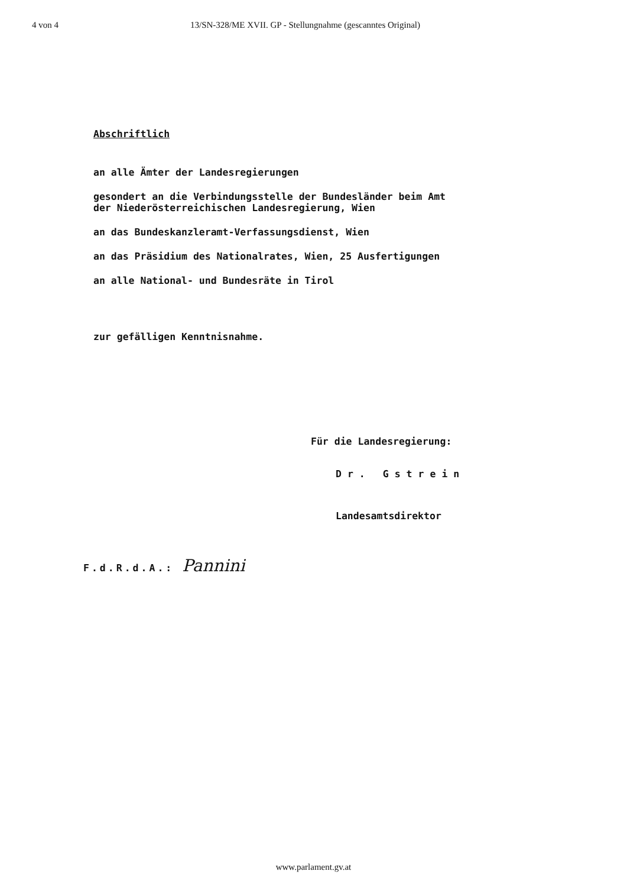4 von 4 13/SN-328/ME XVII. GP - Stellungnahme (gescanntes Original)
Abschriftlich
an alle Ämter der Landesregierungen
gesondert an die Verbindungsstelle der Bundesländer beim Amt
der Niederösterreichischen Landesregierung, Wien
an das Bundeskanzleramt-Verfassungsdienst, Wien
an das Präsidium des Nationalrates, Wien, 25 Ausfertigungen
an alle National- und Bundesräte in Tirol
zur gefälligen Kenntnisnahme.
Für die Landesregierung:
Dr. Gstrein
Landesamtsdirektor
F.d.R.d.A.: Pannini
www.parlament.gv.at